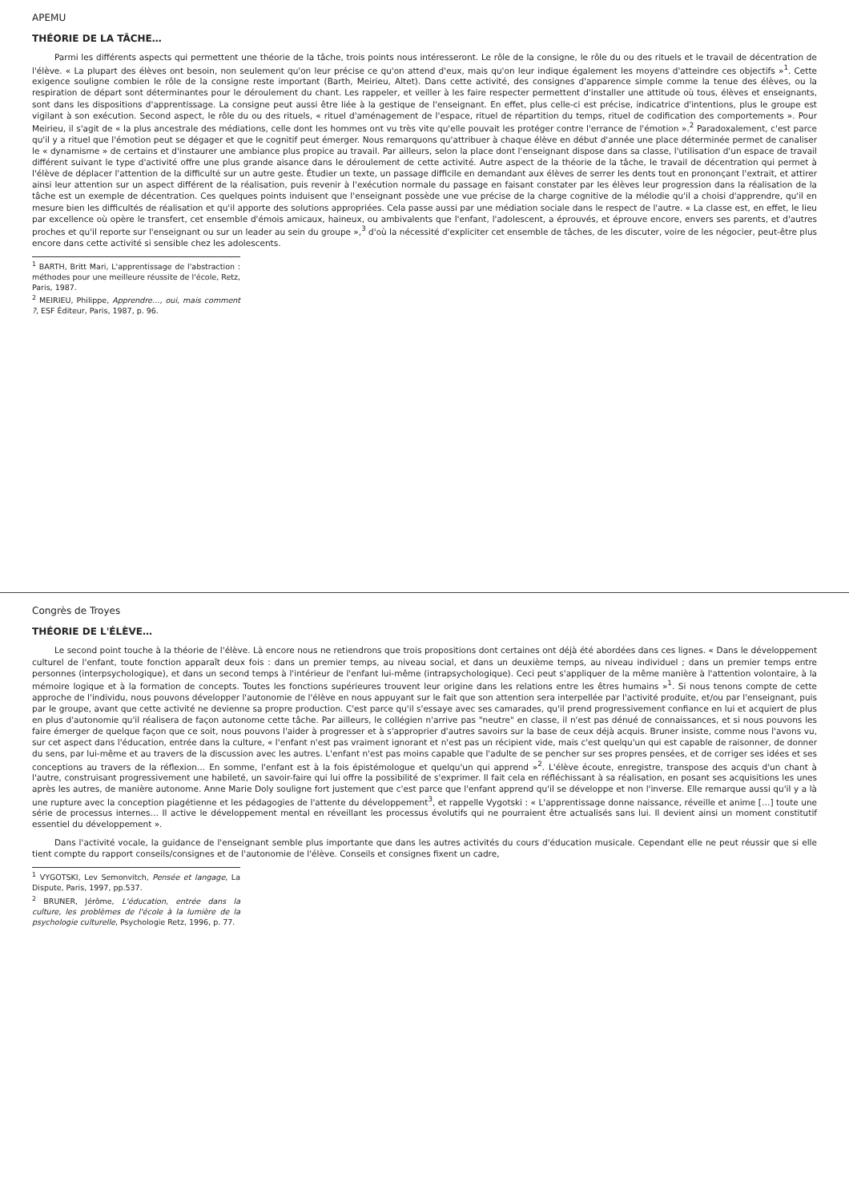APEMU
THÉORIE DE LA TÂCHE…
Parmi les différents aspects qui permettent une théorie de la tâche, trois points nous intéresseront. Le rôle de la consigne, le rôle du ou des rituels et le travail de décentration de l'élève. « La plupart des élèves ont besoin, non seulement qu'on leur précise ce qu'on attend d'eux, mais qu'on leur indique également les moyens d'atteindre ces objectifs »<sup>1</sup>. Cette exigence souligne combien le rôle de la consigne reste important (Barth, Meirieu, Altet). Dans cette activité, des consignes d'apparence simple comme la tenue des élèves, ou la respiration de départ sont déterminantes pour le déroulement du chant. Les rappeler, et veiller à les faire respecter permettent d'installer une attitude où tous, élèves et enseignants, sont dans les dispositions d'apprentissage. La consigne peut aussi être liée à la gestique de l'enseignant. En effet, plus celle-ci est précise, indicatrice d'intentions, plus le groupe est vigilant à son exécution. Second aspect, le rôle du ou des rituels, « rituel d'aménagement de l'espace, rituel de répartition du temps, rituel de codification des comportements ». Pour Meirieu, il s'agit de « la plus ancestrale des médiations, celle dont les hommes ont vu très vite qu'elle pouvait les protéger contre l'errance de l'émotion ».<sup>2</sup> Paradoxalement, c'est parce qu'il y a rituel que l'émotion peut se dégager et que le cognitif peut émerger. Nous remarquons qu'attribuer à chaque élève en début d'année une place déterminée permet de canaliser le « dynamisme » de certains et d'instaurer une ambiance plus propice au travail. Par ailleurs, selon la place dont l'enseignant dispose dans sa classe, l'utilisation d'un espace de travail différent suivant le type d'activité offre une plus grande aisance dans le déroulement de cette activité. Autre aspect de la théorie de la tâche, le travail de décentration qui permet à l'élève de déplacer l'attention de la difficulté sur un autre geste. Étudier un texte, un passage difficile en demandant aux élèves de serrer les dents tout en prononçant l'extrait, et attirer ainsi leur attention sur un aspect différent de la réalisation, puis revenir à l'exécution normale du passage en faisant constater par les élèves leur progression dans la réalisation de la tâche est un exemple de décentration. Ces quelques points induisent que l'enseignant possède une vue précise de la charge cognitive de la mélodie qu'il a choisi d'apprendre, qu'il en mesure bien les difficultés de réalisation et qu'il apporte des solutions appropriées. Cela passe aussi par une médiation sociale dans le respect de l'autre. « La classe est, en effet, le lieu par excellence où opère le transfert, cet ensemble d'émois amicaux, haineux, ou ambivalents que l'enfant, l'adolescent, a éprouvés, et éprouve encore, envers ses parents, et d'autres proches et qu'il reporte sur l'enseignant ou sur un leader au sein du groupe »,<sup>3</sup> d'où la nécessité d'expliciter cet ensemble de tâches, de les discuter, voire de les négocier, peut-être plus encore dans cette activité si sensible chez les adolescents.
<sup>1</sup> BARTH, Britt Mari, L'apprentissage de l'abstraction : méthodes pour une meilleure réussite de l'école, Retz, Paris, 1987.
<sup>2</sup> MEIRIEU, Philippe, Apprendre…, oui, mais comment ?, ESF Éditeur, Paris, 1987, p. 96.
Congrès de Troyes
THÉORIE DE L'ÉLÈVE…
Le second point touche à la théorie de l'élève. Là encore nous ne retiendrons que trois propositions dont certaines ont déjà été abordées dans ces lignes. « Dans le développement culturel de l'enfant, toute fonction apparaît deux fois : dans un premier temps, au niveau social, et dans un deuxième temps, au niveau individuel ; dans un premier temps entre personnes (interpsychologique), et dans un second temps à l'intérieur de l'enfant lui-même (intrapsychologique). Ceci peut s'appliquer de la même manière à l'attention volontaire, à la mémoire logique et à la formation de concepts. Toutes les fonctions supérieures trouvent leur origine dans les relations entre les êtres humains »<sup>1</sup>. Si nous tenons compte de cette approche de l'individu, nous pouvons développer l'autonomie de l'élève en nous appuyant sur le fait que son attention sera interpellée par l'activité produite, et/ou par l'enseignant, puis par le groupe, avant que cette activité ne devienne sa propre production. C'est parce qu'il s'essaye avec ses camarades, qu'il prend progressivement confiance en lui et acquiert de plus en plus d'autonomie qu'il réalisera de façon autonome cette tâche. Par ailleurs, le collégien n'arrive pas "neutre" en classe, il n'est pas dénué de connaissances, et si nous pouvons les faire émerger de quelque façon que ce soit, nous pouvons l'aider à progresser et à s'approprier d'autres savoirs sur la base de ceux déjà acquis. Bruner insiste, comme nous l'avons vu, sur cet aspect dans l'éducation, entrée dans la culture, « l'enfant n'est pas vraiment ignorant et n'est pas un récipient vide, mais c'est quelqu'un qui est capable de raisonner, de donner du sens, par lui-même et au travers de la discussion avec les autres. L'enfant n'est pas moins capable que l'adulte de se pencher sur ses propres pensées, et de corriger ses idées et ses conceptions au travers de la réflexion… En somme, l'enfant est à la fois épistémologue et quelqu'un qui apprend »<sup>2</sup>. L'élève écoute, enregistre, transpose des acquis d'un chant à l'autre, construisant progressivement une habileté, un savoir-faire qui lui offre la possibilité de s'exprimer. Il fait cela en réfléchissant à sa réalisation, en posant ses acquisitions les unes après les autres, de manière autonome. Anne Marie Doly souligne fort justement que c'est parce que l'enfant apprend qu'il se développe et non l'inverse. Elle remarque aussi qu'il y a là une rupture avec la conception piagétienne et les pédagogies de l'attente du développement<sup>3</sup>, et rappelle Vygotski : « L'apprentissage donne naissance, réveille et anime […] toute une série de processus internes… Il active le développement mental en réveillant les processus évolutifs qui ne pourraient être actualisés sans lui. Il devient ainsi un moment constitutif essentiel du développement ».
Dans l'activité vocale, la guidance de l'enseignant semble plus importante que dans les autres activités du cours d'éducation musicale. Cependant elle ne peut réussir que si elle tient compte du rapport conseils/consignes et de l'autonomie de l'élève. Conseils et consignes fixent un cadre,
<sup>1</sup> VYGOTSKI, Lev Semonvitch, Pensée et langage, La Dispute, Paris, 1997, pp.537.
<sup>2</sup> BRUNER, Jérôme, L'éducation, entrée dans la culture, les problèmes de l'école à la lumière de la psychologie culturelle, Psychologie Retz, 1996, p. 77.